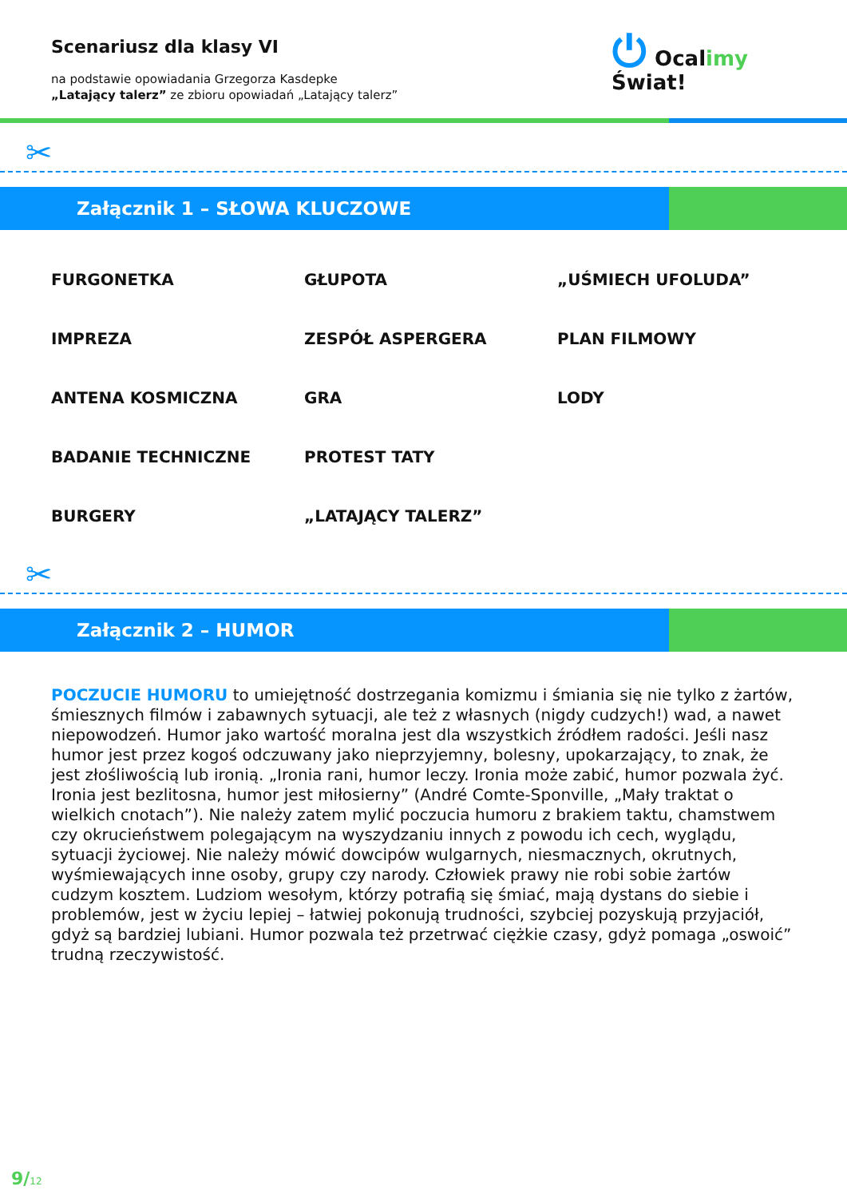Scenariusz dla klasy VI
na podstawie opowiadania Grzegorza Kasdepke
„Latający talerz” ze zbioru opowiadań „Latający talerz”
⏻ Ocalimy
Świat!
✂
Załącznik 1 – SŁOWA KLUCZOWE
FURGONETKA
GŁUPOTA
„UŚMIECH UFOLUDA”
IMPREZA
ZESPÓŁ ASPERGERA
PLAN FILMOWY
ANTENA KOSMICZNA
GRA
LODY
BADANIE TECHNICZNE
PROTEST TATY
BURGERY
„LATAJĄCY TALERZ”
✂
Załącznik 2 – HUMOR
POCZUCIE HUMORU to umiejętność dostrzegania komizmu i śmiania się nie tylko z żartów, śmiesznych filmów i zabawnych sytuacji, ale też z własnych (nigdy cudzych!) wad, a nawet niepowodzeń. Humor jako wartość moralna jest dla wszystkich źródłem radości. Jeśli nasz humor jest przez kogoś odczuwany jako nieprzyjemny, bolesny, upokarzający, to znak, że jest złośliwością lub ironią. „Ironia rani, humor leczy. Ironia może zabić, humor pozwala żyć. Ironia jest bezlitosna, humor jest miłosierny” (André Comte-Sponville, „Mały traktat o wielkich cnotach”). Nie należy zatem mylić poczucia humoru z brakiem taktu, chamstwem czy okrucieństwem polegającym na wyszydzaniu innych z powodu ich cech, wyglądu, sytuacji życiowej. Nie należy mówić dowcipów wulgarnych, niesmacznych, okrutnych, wyśmiewających inne osoby, grupy czy narody. Człowiek prawy nie robi sobie żartów cudzym kosztem. Ludziom wesołym, którzy potrafią się śmiać, mają dystans do siebie i problemów, jest w życiu lepiej – łatwiej pokonują trudności, szybciej pozyskują przyjaciół, gdyż są bardziej lubiani. Humor pozwala też przetrwać ciężkie czasy, gdyż pomaga „oswoić” trudną rzeczywistość.
9/12